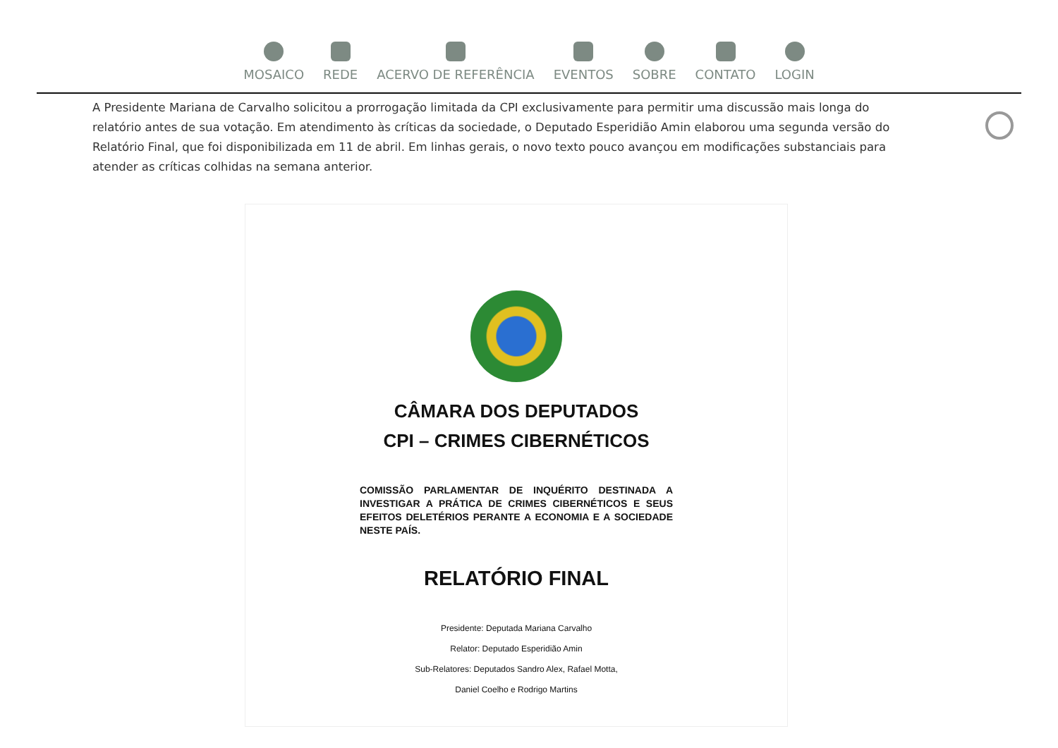MOSAICO REDE ACERVO DE REFERÊNCIA EVENTOS SOBRE CONTATO LOGIN
A Presidente Mariana de Carvalho solicitou a prorrogação limitada da CPI exclusivamente para permitir uma discussão mais longa do relatório antes de sua votação. Em atendimento às críticas da sociedade, o Deputado Esperidião Amin elaborou uma segunda versão do Relatório Final, que foi disponibilizada em 11 de abril. Em linhas gerais, o novo texto pouco avançou em modificações substanciais para atender as críticas colhidas na semana anterior.
CÂMARA DOS DEPUTADOS
CPI – CRIMES CIBERNÉTICOS
COMISSÃO PARLAMENTAR DE INQUÉRITO DESTINADA A INVESTIGAR A PRÁTICA DE CRIMES CIBERNÉTICOS E SEUS EFEITOS DELETÉRIOS PERANTE A ECONOMIA E A SOCIEDADE NESTE PAÍS.
RELATÓRIO FINAL
Presidente: Deputada Mariana Carvalho
Relator: Deputado Esperidião Amin
Sub-Relatores: Deputados Sandro Alex, Rafael Motta,
Daniel Coelho e Rodrigo Martins